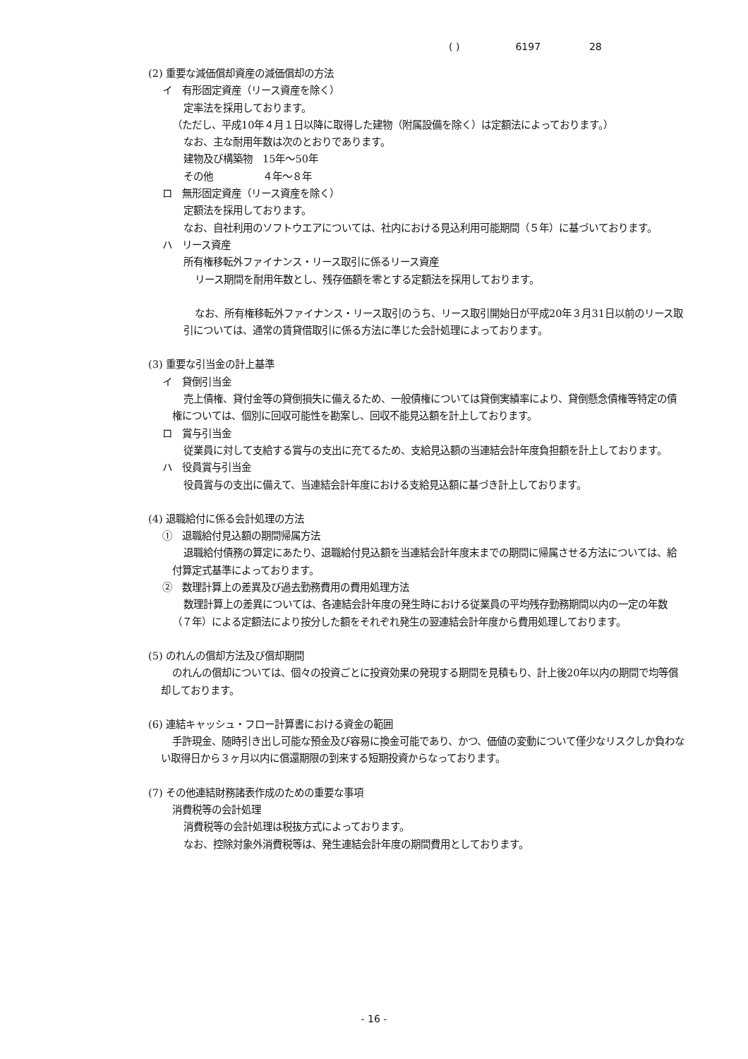( ) 6197 28
(2) 重要な減価償却資産の減価償却の方法
イ　有形固定資産（リース資産を除く）
定率法を採用しております。
（ただし、平成10年４月１日以降に取得した建物（附属設備を除く）は定額法によっております。）
なお、主な耐用年数は次のとおりであります。
建物及び構築物　15年～50年
その他　　　　　４年～８年
ロ　無形固定資産（リース資産を除く）
定額法を採用しております。
なお、自社利用のソフトウエアについては、社内における見込利用可能期間（５年）に基づいております。
ハ　リース資産
所有権移転外ファイナンス・リース取引に係るリース資産
リース期間を耐用年数とし、残存価額を零とする定額法を採用しております。
なお、所有権移転外ファイナンス・リース取引のうち、リース取引開始日が平成20年３月31日以前のリース取引については、通常の賃貸借取引に係る方法に準じた会計処理によっております。
(3) 重要な引当金の計上基準
イ　貸倒引当金
売上債権、貸付金等の貸倒損失に備えるため、一般債権については貸倒実績率により、貸倒懸念債権等特定の債権については、個別に回収可能性を勘案し、回収不能見込額を計上しております。
ロ　賞与引当金
従業員に対して支給する賞与の支出に充てるため、支給見込額の当連結会計年度負担額を計上しております。
ハ　役員賞与引当金
役員賞与の支出に備えて、当連結会計年度における支給見込額に基づき計上しております。
(4) 退職給付に係る会計処理の方法
①　退職給付見込額の期間帰属方法
退職給付債務の算定にあたり、退職給付見込額を当連結会計年度末までの期間に帰属させる方法については、給付算定式基準によっております。
②　数理計算上の差異及び過去勤務費用の費用処理方法
数理計算上の差異については、各連結会計年度の発生時における従業員の平均残存勤務期間以内の一定の年数（７年）による定額法により按分した額をそれぞれ発生の翌連結会計年度から費用処理しております。
(5) のれんの償却方法及び償却期間
のれんの償却については、個々の投資ごとに投資効果の発現する期間を見積もり、計上後20年以内の期間で均等償却しております。
(6) 連結キャッシュ・フロー計算書における資金の範囲
手許現金、随時引き出し可能な預金及び容易に換金可能であり、かつ、価値の変動について僅少なリスクしか負わない取得日から３ヶ月以内に償還期限の到来する短期投資からなっております。
(7) その他連結財務諸表作成のための重要な事項
消費税等の会計処理
消費税等の会計処理は税抜方式によっております。
なお、控除対象外消費税等は、発生連結会計年度の期間費用としております。
- 16 -